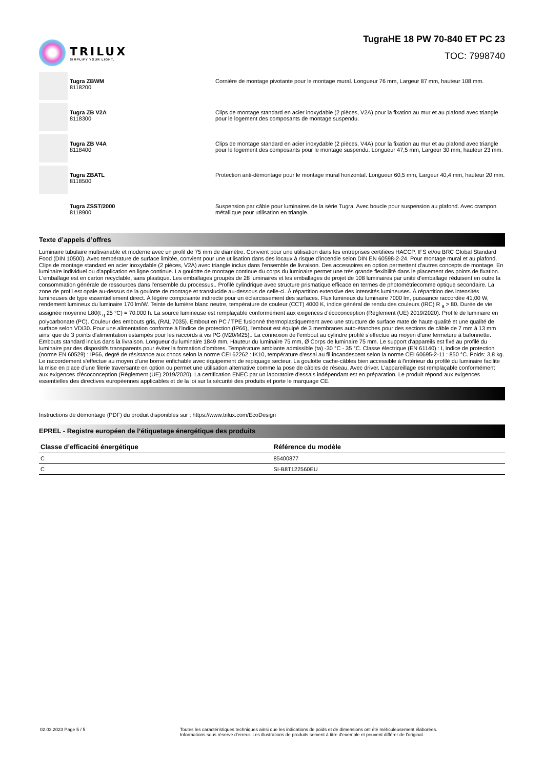TRILUX
SIMPLIFY YOUR LIGHT.
TugraHE 18 PW 70-840 ET PC 23
TOC: 7998740
Tugra ZBWM
8118200
Cornière de montage pivotante pour le montage mural. Longueur 76 mm, Largeur 87 mm, hauteur 108 mm.
Tugra ZB V2A
8118300
Clips de montage standard en acier inoxydable (2 pièces, V2A) pour la fixation au mur et au plafond avec triangle pour le logement des composants de montage suspendu.
Tugra ZB V4A
8118400
Clips de montage standard en acier inoxydable (2 pièces, V4A) pour la fixation au mur et au plafond avec triangle pour le logement des composants pour le montage suspendu. Longueur 47,5 mm, Largeur 30 mm, hauteur 23 mm.
Tugra ZBATL
8118500
Protection anti-démontage pour le montage mural horizontal. Longueur 60,5 mm, Largeur 40,4 mm, hauteur 20 mm.
Tugra ZSST/2000
8118900
Suspension par câble pour luminaires de la série Tugra. Avec boucle pour suspension au plafond. Avec crampon métallique pour utilisation en triangle.
Texte d’appels d’offres
Luminaire tubulaire multivariable et moderne avec un profil de 75 mm de diamètre. Convient pour une utilisation dans les entreprises certifiées HACCP, IFS et/ou BRC Global Standard Food (DIN 10500). Avec température de surface limitée, convient pour une utilisation dans des locaux à risque d'incendie selon DIN EN 60598-2-24. Pour montage mural et au plafond. Clips de montage standard en acier inoxydable (2 pièces, V2A) avec triangle inclus dans l'ensemble de livraison. Des accessoires en option permettent d'autres concepts de montage. En luminaire individuel ou d'application en ligne continue. La goulotte de montage continue du corps du luminaire permet une très grande flexibilité dans le placement des points de fixation. L'emballage est en carton recyclable, sans plastique. Les emballages groupés de 28 luminaires et les emballages de projet de 108 luminaires par unité d'emballage réduisent en outre la consommation générale de ressources dans l'ensemble du processus.. Profilé cylindrique avec structure prismatique efficace en termes de photométriecomme optique secondaire. La zone de profil est opale au-dessus de la goulotte de montage et translucide au-dessous de celle-ci. À répartition extensive des intensités lumineuses. À répartition des intensités lumineuses de type essentiellement direct. À légère composante indirecte pour un éclaircissement des surfaces. Flux lumineux du luminaire 7000 lm, puissance raccordée 41,00 W, rendement lumineux du luminaire 170 lm/W. Teinte de lumière blanc neutre, température de couleur (CCT) 4000 K, indice général de rendu des couleurs (IRC) R <sub>a</sub> > 80. Durée de vie assignée moyenne L80(t <sub>q</sub> 25 °C) = 70.000 h. La source lumineuse est remplaçable conformément aux exigences d'écoconception (Règlement (UE) 2019/2020). Profilé de luminaire en polycarbonate (PC). Couleur des embouts gris, (RAL 7035). Embout en PC / TPE fusionné thermoplastiquement avec une structure de surface mate de haute qualité et une qualité de surface selon VDI30. Pour une alimentation conforme à l'indice de protection (IP66), l'embout est équipé de 3 membranes auto-étanches pour des sections de câble de 7 mm à 13 mm ainsi que de 3 points d'alimentation estampés pour les raccords à vis PG (M20/M25).. La connexion de l'embout au cylindre profilé s'effectue au moyen d'une fermeture à baïonnette. Embouts standard inclus dans la livraison. Longueur du luminaire 1849 mm, Hauteur du luminaire 75 mm, Ø Corps de luminaire 75 mm. Le support d'appareils est fixé au profilé du luminaire par des dispositifs transparents pour éviter la formation d'ombres. Température ambiante admissible (ta) -30 °C - 35 °C. Classe électrique (EN 61140) : I, indice de protection (norme EN 60529) : IP66, degré de résistance aux chocs selon la norme CEI 62262 : IK10, température d'essai au fil incandescent selon la norme CEI 60695-2-11 : 850 °C. Poids: 3,8 kg. Le raccordement s'effectue au moyen d'une borne enfichable avec équipement de repiquage secteur. La goulotte cache-câbles bien accessible à l'intérieur du profilé du luminaire facilite la mise en place d'une filerie traversante en option ou permet une utilisation alternative comme la pose de câbles de réseau. Avec driver. L'appareillage est remplaçable conformément aux exigences d'écoconception (Règlement (UE) 2019/2020). La certification ENEC par un laboratoire d'essais indépendant est en préparation. Le produit répond aux exigences essentielles des directives européennes applicables et de la loi sur la sécurité des produits et porte le marquage CE.
Instructions de démontage (PDF) du produit disponibles sur : https://www.trilux.com/EcoDesign
EPREL - Registre européen de l’étiquetage énergétique des produits
| Classe d’efficacité énergétique | Référence du modèle |
| --- | --- |
| C | 85400877 |
| C | SI-B8T122560EU |
02.03.2023 Page 5 / 5 Toutes les caractéristiques techniques ainsi que les indications de poids et de dimensions ont été méticuleusement élaborées.
Informations sous réserve d'erreur. Les illustrations de produits servent à titre d'exemple et peuvent différer de l'original.